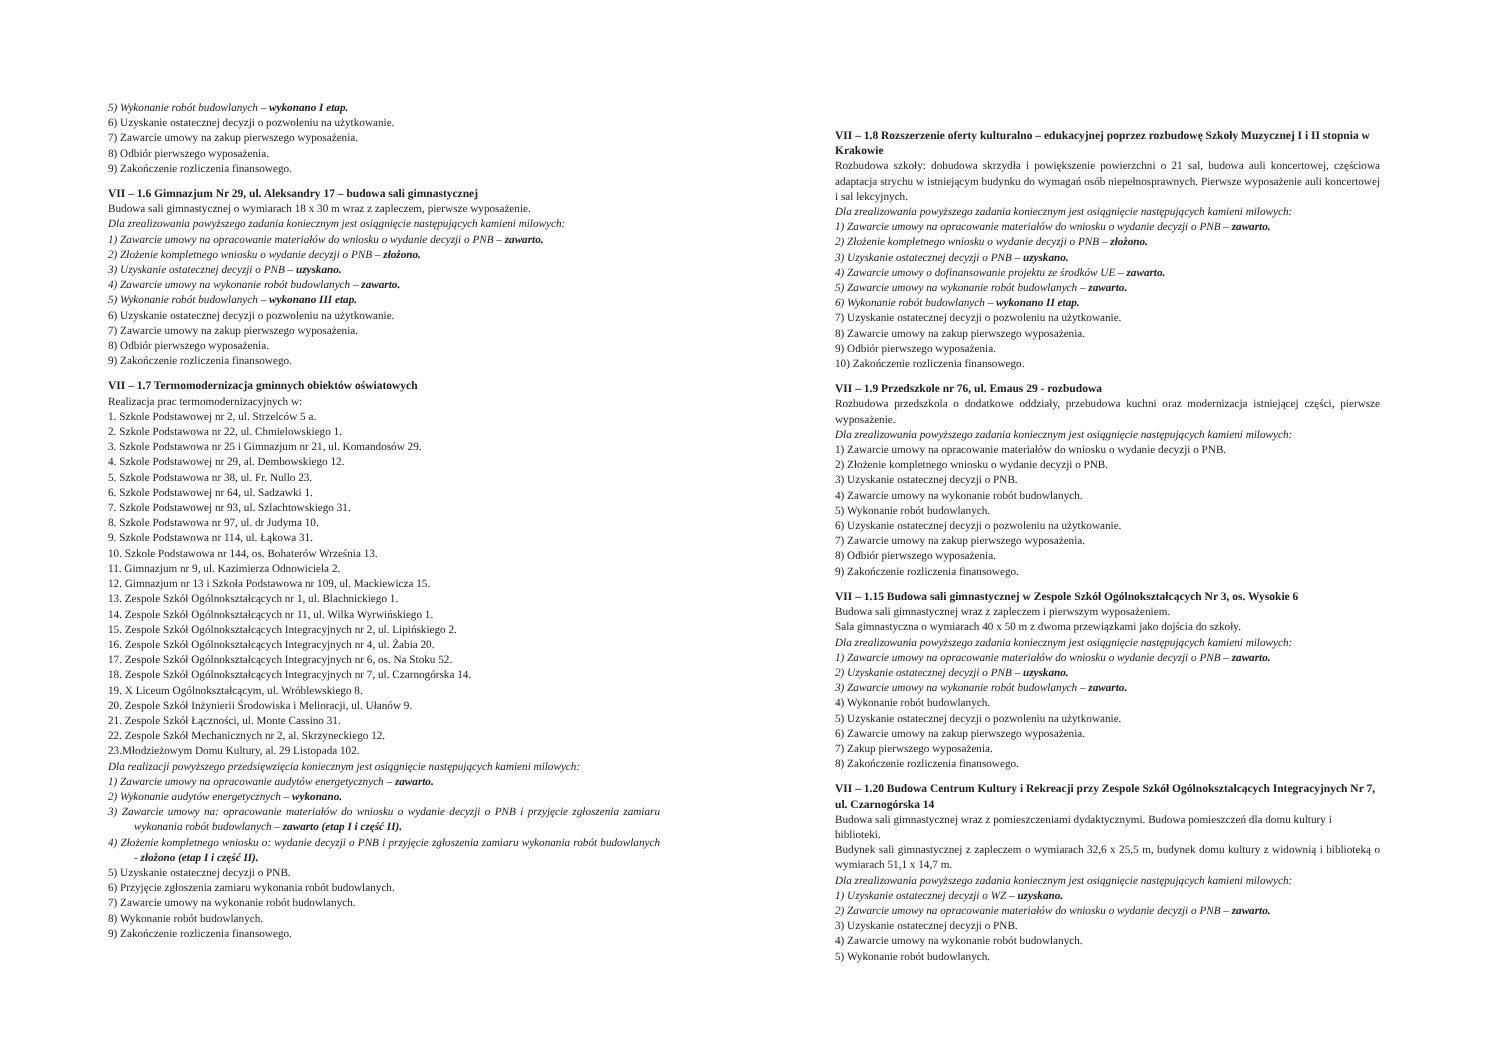5) Wykonanie robót budowlanych – wykonano I etap.
6) Uzyskanie ostatecznej decyzji o pozwoleniu na użytkowanie.
7) Zawarcie umowy na zakup pierwszego wyposażenia.
8) Odbiór pierwszego wyposażenia.
9) Zakończenie rozliczenia finansowego.
VII – 1.6 Gimnazjum Nr 29, ul. Aleksandry 17 – budowa sali gimnastycznej
Budowa sali gimnastycznej o wymiarach 18 x 30 m wraz z zapleczem, pierwsze wyposażenie.
Dla zrealizowania powyższego zadania koniecznym jest osiągnięcie następujących kamieni milowych:
1) Zawarcie umowy na opracowanie materiałów do wniosku o wydanie decyzji o PNB – zawarto.
2) Złożenie kompletnego wniosku o wydanie decyzji o PNB – złożono.
3) Uzyskanie ostatecznej decyzji o PNB – uzyskano.
4) Zawarcie umowy na wykonanie robót budowlanych – zawarto.
5) Wykonanie robót budowlanych – wykonano III etap.
6) Uzyskanie ostatecznej decyzji o pozwoleniu na użytkowanie.
7) Zawarcie umowy na zakup pierwszego wyposażenia.
8) Odbiór pierwszego wyposażenia.
9) Zakończenie rozliczenia finansowego.
VII – 1.7 Termomodernizacja gminnych obiektów oświatowych
Realizacja prac termomodernizacyjnych w:
1. Szkole Podstawowej nr 2, ul. Strzelców 5 a.
2. Szkole Podstawowa nr 22, ul. Chmielowskiego 1.
3. Szkole Podstawowa nr 25 i Gimnazjum nr 21, ul. Komandosów 29.
4. Szkole Podstawowej nr 29, al. Dembowskiego 12.
5. Szkole Podstawowa nr 38, ul. Fr. Nullo 23.
6. Szkole Podstawowej nr 64, ul. Sadzawki 1.
7. Szkole Podstawowej nr 93, ul. Szlachtowskiego 31.
8. Szkole Podstawowa nr 97, ul. dr Judyma 10.
9. Szkole Podstawowa nr 114, ul. Łąkowa 31.
10. Szkole Podstawowa nr 144, os. Bohaterów Września 13.
11. Gimnazjum nr 9, ul. Kazimierza Odnowiciela 2.
12. Gimnazjum nr 13 i Szkoła Podstawowa nr 109, ul. Mackiewicza 15.
13. Zespole Szkół Ogólnokształcących nr 1, ul. Blachnickiego 1.
14. Zespole Szkół Ogólnokształcących nr 11, ul. Wilka Wyrwińskiego 1.
15. Zespole Szkół Ogólnokształcących Integracyjnych nr 2, ul. Lipińskiego 2.
16. Zespole Szkół Ogólnokształcących Integracyjnych nr 4, ul. Żabia 20.
17. Zespole Szkół Ogólnokształcących Integracyjnych nr 6, os. Na Stoku 52.
18. Zespole Szkół Ogólnokształcących Integracyjnych nr 7, ul. Czarnogórska 14.
19. X Liceum Ogólnokształcącym, ul. Wróblewskiego 8.
20. Zespole Szkół Inżynierii Środowiska i Melioracji, ul. Ułanów 9.
21. Zespole Szkół Łączności, ul. Monte Cassino 31.
22. Zespole Szkół Mechanicznych nr 2, al. Skrzyneckiego 12.
23.Młodzieżowym Domu Kultury, al. 29 Listopada 102.
Dla realizacji powyższego przedsięwzięcia koniecznym jest osiągnięcie następujących kamieni milowych:
1) Zawarcie umowy na opracowanie audytów energetycznych – zawarto.
2) Wykonanie audytów energetycznych – wykonano.
3) Zawarcie umowy na: opracowanie materiałów do wniosku o wydanie decyzji o PNB i przyjęcie zgłoszenia zamiaru wykonania robót budowlanych – zawarto (etap I i część II).
4) Złożenie kompletnego wniosku o: wydanie decyzji o PNB i przyjęcie zgłoszenia zamiaru wykonania robót budowlanych - złożono (etap I i część II).
5) Uzyskanie ostatecznej decyzji o PNB.
6) Przyjęcie zgłoszenia zamiaru wykonania robót budowlanych.
7) Zawarcie umowy na wykonanie robót budowlanych.
8) Wykonanie robót budowlanych.
9) Zakończenie rozliczenia finansowego.
VII – 1.8 Rozszerzenie oferty kulturalno – edukacyjnej poprzez rozbudowę Szkoły Muzycznej I i II stopnia w Krakowie
Rozbudowa szkoły: dobudowa skrzydła i powiększenie powierzchni o 21 sal, budowa auli koncertowej, częściowa adaptacja strychu w istniejącym budynku do wymagań osób niepełnosprawnych. Pierwsze wyposażenie auli koncertowej i sal lekcyjnych.
Dla zrealizowania powyższego zadania koniecznym jest osiągnięcie następujących kamieni milowych:
1) Zawarcie umowy na opracowanie materiałów do wniosku o wydanie decyzji o PNB – zawarto.
2) Złożenie kompletnego wniosku o wydanie decyzji o PNB – złożono.
3) Uzyskanie ostatecznej decyzji o PNB – uzyskano.
4) Zawarcie umowy o dofinansowanie projektu ze środków UE – zawarto.
5) Zawarcie umowy na wykonanie robót budowlanych – zawarto.
6) Wykonanie robót budowlanych – wykonano II etap.
7) Uzyskanie ostatecznej decyzji o pozwoleniu na użytkowanie.
8) Zawarcie umowy na zakup pierwszego wyposażenia.
9) Odbiór pierwszego wyposażenia.
10) Zakończenie rozliczenia finansowego.
VII – 1.9 Przedszkole nr 76, ul. Emaus 29 - rozbudowa
Rozbudowa przedszkola o dodatkowe oddziały, przebudowa kuchni oraz modernizacja istniejącej części, pierwsze wyposażenie.
Dla zrealizowania powyższego zadania koniecznym jest osiągnięcie następujących kamieni milowych:
1) Zawarcie umowy na opracowanie materiałów do wniosku o wydanie decyzji o PNB.
2) Złożenie kompletnego wniosku o wydanie decyzji o PNB.
3) Uzyskanie ostatecznej decyzji o PNB.
4) Zawarcie umowy na wykonanie robót budowlanych.
5) Wykonanie robót budowlanych.
6) Uzyskanie ostatecznej decyzji o pozwoleniu na użytkowanie.
7) Zawarcie umowy na zakup pierwszego wyposażenia.
8) Odbiór pierwszego wyposażenia.
9) Zakończenie rozliczenia finansowego.
VII – 1.15 Budowa sali gimnastycznej w Zespole Szkół Ogólnokształcących Nr 3, os. Wysokie 6
Budowa sali gimnastycznej wraz z zapleczem i pierwszym wyposażeniem.
Sala gimnastyczna o wymiarach 40 x 50 m z dwoma przewiązkami jako dojścia do szkoły.
Dla zrealizowania powyższego zadania koniecznym jest osiągnięcie następujących kamieni milowych:
1) Zawarcie umowy na opracowanie materiałów do wniosku o wydanie decyzji o PNB – zawarto.
2) Uzyskanie ostatecznej decyzji o PNB – uzyskano.
3) Zawarcie umowy na wykonanie robót budowlanych – zawarto.
4) Wykonanie robót budowlanych.
5) Uzyskanie ostatecznej decyzji o pozwoleniu na użytkowanie.
6) Zawarcie umowy na zakup pierwszego wyposażenia.
7) Zakup pierwszego wyposażenia.
8) Zakończenie rozliczenia finansowego.
VII – 1.20 Budowa Centrum Kultury i Rekreacji przy Zespole Szkół Ogólnokształcących Integracyjnych Nr 7, ul. Czarnogórska 14
Budowa sali gimnastycznej wraz z pomieszczeniami dydaktycznymi. Budowa pomieszczeń dla domu kultury i biblioteki.
Budynek sali gimnastycznej z zapleczem o wymiarach 32,6 x 25,5 m, budynek domu kultury z widownią i biblioteką o wymiarach 51,1 x 14,7 m.
Dla zrealizowania powyższego zadania koniecznym jest osiągnięcie następujących kamieni milowych:
1) Uzyskanie ostatecznej decyzji o WZ – uzyskano.
2) Zawarcie umowy na opracowanie materiałów do wniosku o wydanie decyzji o PNB – zawarto.
3) Uzyskanie ostatecznej decyzji o PNB.
4) Zawarcie umowy na wykonanie robót budowlanych.
5) Wykonanie robót budowlanych.